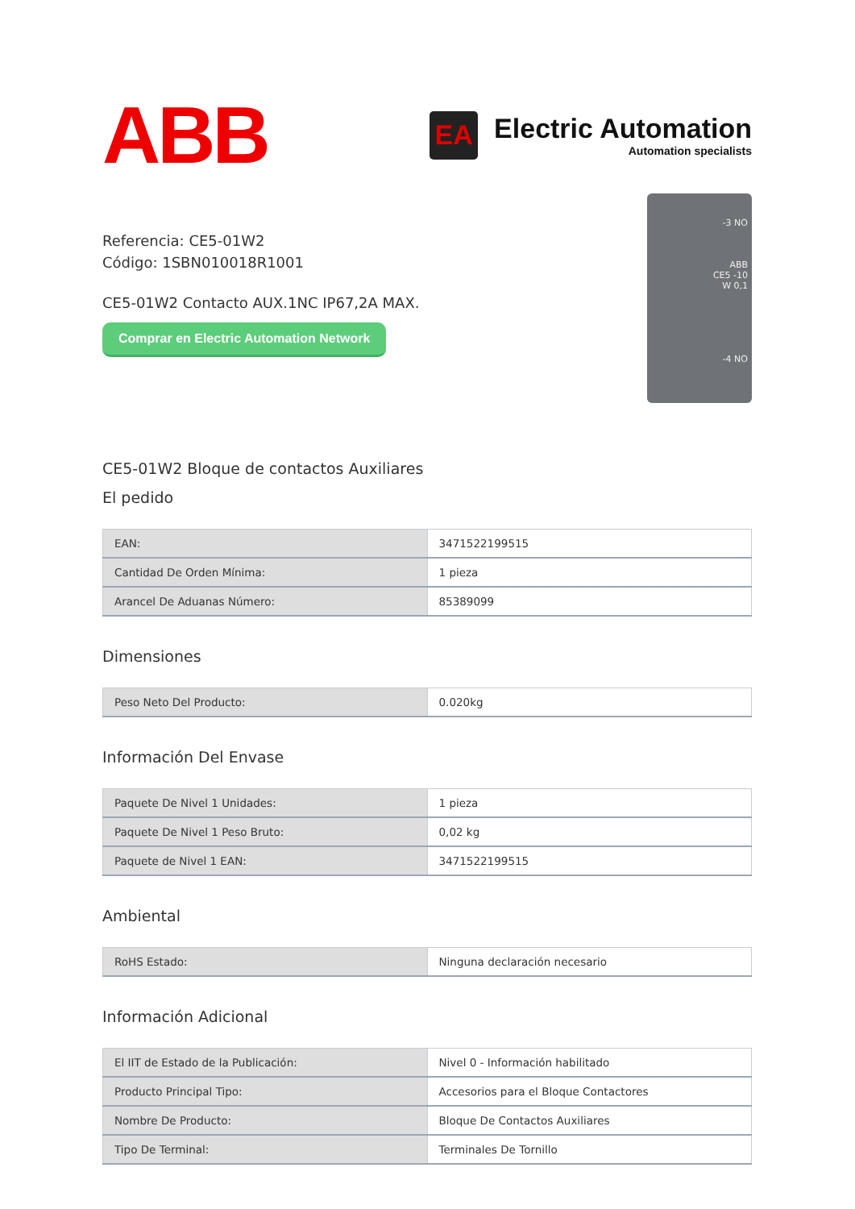ABB
EA
Electric Automation
Automation specialists
Referencia: CE5-01W2
Código: 1SBN010018R1001
CE5-01W2 Contacto AUX.1NC IP67,2A MAX.
Comprar en Electric Automation Network
-3 NO
ABB
CE5 -10
W 0,1
-4 NO
CE5-01W2 Bloque de contactos Auxiliares
El pedido
| EAN: | 3471522199515 |
| Cantidad De Orden Mínima: | 1 pieza |
| Arancel De Aduanas Número: | 85389099 |
Dimensiones
| Peso Neto Del Producto: | 0.020kg |
Información Del Envase
| Paquete De Nivel 1 Unidades: | 1 pieza |
| Paquete De Nivel 1 Peso Bruto: | 0,02 kg |
| Paquete de Nivel 1 EAN: | 3471522199515 |
Ambiental
| RoHS Estado: | Ninguna declaración necesario |
Información Adicional
| El IIT de Estado de la Publicación: | Nivel 0 - Información habilitado |
| Producto Principal Tipo: | Accesorios para el Bloque Contactores |
| Nombre De Producto: | Bloque De Contactos Auxiliares |
| Tipo De Terminal: | Terminales De Tornillo |